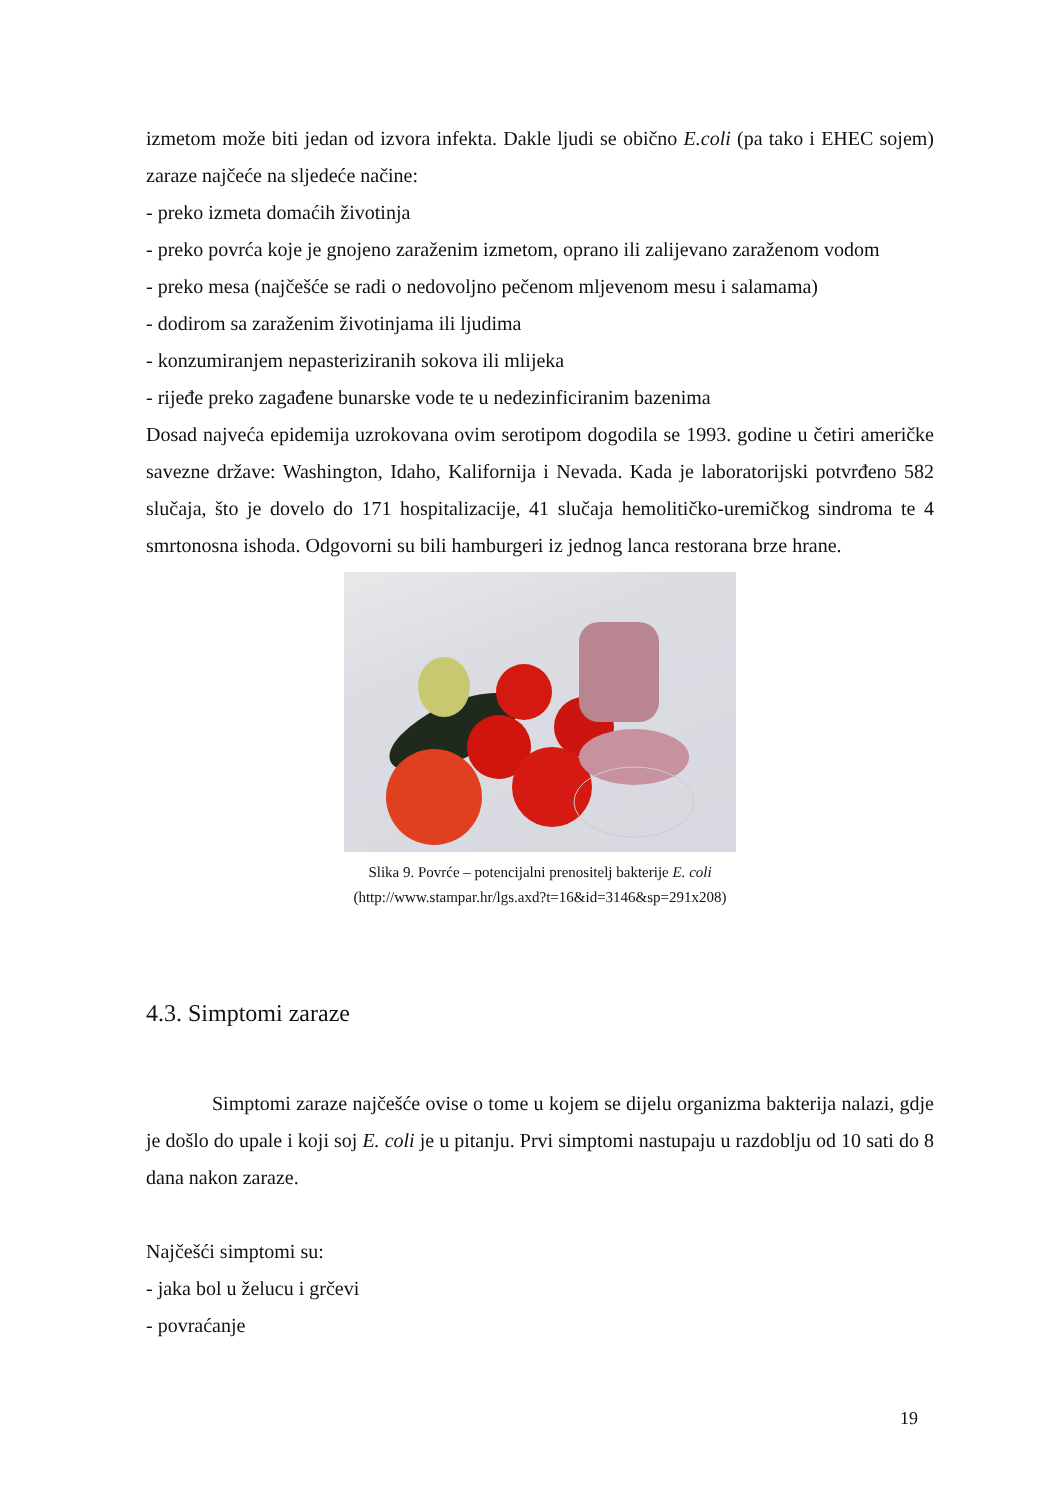izmetom može biti jedan od izvora infekta. Dakle ljudi se obično E.coli (pa tako i EHEC sojem) zaraze najčeće na sljedeće načine:
- preko izmeta domaćih životinja
- preko povrća koje je gnojeno zaraženim izmetom, oprano ili zalijevano zaraženom vodom
- preko mesa (najčešće se radi o nedovoljno pečenom mljevenom mesu i salamama)
- dodirom sa zaraženim životinjama ili ljudima
- konzumiranjem nepasteriziranih sokova ili mlijeka
- rijeđe preko zagađene bunarske vode te u nedezinficiranim bazenima
Dosad najveća epidemija uzrokovana ovim serotipom dogodila se 1993. godine u četiri američke savezne države: Washington, Idaho, Kalifornija i Nevada. Kada je laboratorijski potvrđeno 582 slučaja, što je dovelo do 171 hospitalizacije, 41 slučaja hemolitičko-uremičkog sindroma te 4 smrtonosna ishoda. Odgovorni su bili hamburgeri iz jednog lanca restorana brze hrane.
Slika 9. Povrće – potencijalni prenositelj bakterije E. coli
(http://www.stampar.hr/lgs.axd?t=16&id=3146&sp=291x208)
4.3. Simptomi zaraze
Simptomi zaraze najčešće ovise o tome u kojem se dijelu organizma bakterija nalazi, gdje je došlo do upale i koji soj E. coli je u pitanju. Prvi simptomi nastupaju u razdoblju od 10 sati do 8 dana nakon zaraze.
Najčešći simptomi su:
- jaka bol u želucu i grčevi
- povraćanje
19